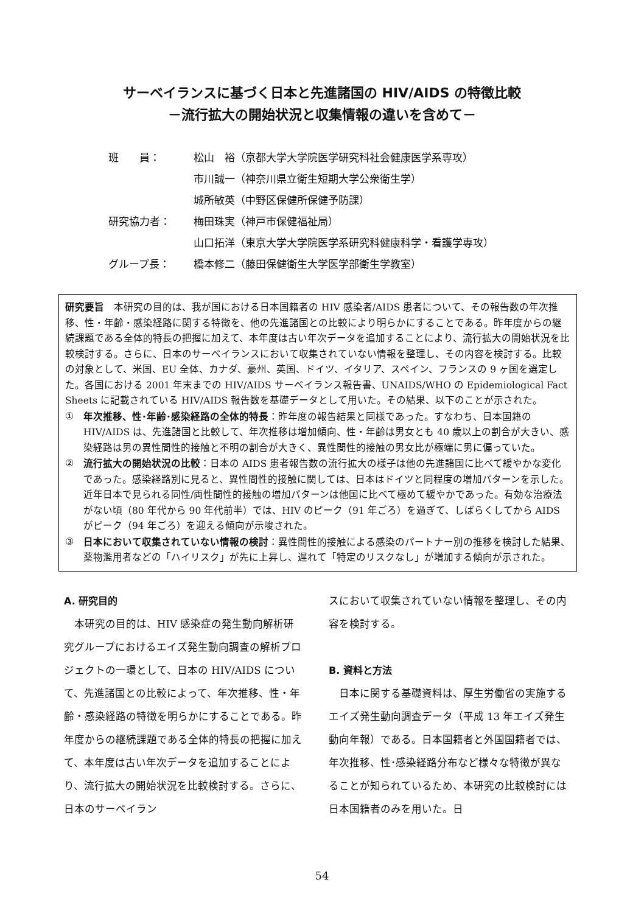サーベイランスに基づく日本と先進諸国の HIV/AIDS の特徴比較
－流行拡大の開始状況と収集情報の違いを含めて－
| 班 員： | 松山 裕（京都大学大学院医学研究科社会健康医学系専攻） |
| | 市川誠一（神奈川県立衛生短期大学公衆衛生学） |
| | 城所敏英（中野区保健所保健予防課） |
| 研究協力者： | 梅田珠実（神戸市保健福祉局） |
| | 山口拓洋（東京大学大学院医学系研究科健康科学・看護学専攻） |
| グループ長： | 橋本修二（藤田保健衛生大学医学部衛生学教室） |
研究要旨　本研究の目的は、我が国における日本国籍者の HIV 感染者/AIDS 患者について、その報告数の年次推移、性・年齢・感染経路に関する特徴を、他の先進諸国との比較により明らかにすることである。昨年度からの継続課題である全体的特長の把握に加えて、本年度は古い年次データを追加することにより、流行拡大の開始状況を比較検討する。さらに、日本のサーベイランスにおいて収集されていない情報を整理し、その内容を検討する。比較の対象として、米国、EU 全体、カナダ、豪州、英国、ドイツ、イタリア、スペイン、フランスの 9 ヶ国を選定した。各国における 2001 年末までの HIV/AIDS サーベイランス報告書、UNAIDS/WHO の Epidemiological Fact Sheets に記載されている HIV/AIDS 報告数を基礎データとして用いた。その結果、以下のことが示された。
① 年次推移、性･年齢･感染経路の全体的特長：昨年度の報告結果と同様であった。すなわち、日本国籍の HIV/AIDS は、先進諸国と比較して、年次推移は増加傾向、性・年齢は男女とも 40 歳以上の割合が大きい、感染経路は男の異性間性的接触と不明の割合が大きく、異性間性的接触の男女比が極端に男に偏っていた。
② 流行拡大の開始状況の比較：日本の AIDS 患者報告数の流行拡大の様子は他の先進諸国に比べて緩やかな変化であった。感染経路別に見ると、異性間性的接触に関しては、日本はドイツと同程度の増加パターンを示した。近年日本で見られる同性/両性間性的接触の増加パターンは他国に比べて極めて緩やかであった。有効な治療法がない頃（80 年代から 90 年代前半）では、HIV のピーク（91 年ごろ）を過ぎて、しばらくしてから AIDS がピーク（94 年ごろ）を迎える傾向が示唆された。
③ 日本において収集されていない情報の検討：異性間性的接触による感染のパートナー別の推移を検討した結果、薬物濫用者などの「ハイリスク」が先に上昇し、遅れて「特定のリスクなし」が増加する傾向が示された。
A. 研究目的
　本研究の目的は、HIV 感染症の発生動向解析研究グループにおけるエイズ発生動向調査の解析プロジェクトの一環として、日本の HIV/AIDS について、先進諸国との比較によって、年次推移、性・年齢・感染経路の特徴を明らかにすることである。昨年度からの継続課題である全体的特長の把握に加えて、本年度は古い年次データを追加することにより、流行拡大の開始状況を比較検討する。さらに、日本のサーベイラン
スにおいて収集されていない情報を整理し、その内容を検討する。
B. 資料と方法
　日本に関する基礎資料は、厚生労働省の実施するエイズ発生動向調査データ（平成 13 年エイズ発生動向年報）である。日本国籍者と外国国籍者では、年次推移、性･感染経路分布など様々な特徴が異なることが知られているため、本研究の比較検討には日本国籍者のみを用いた。日
54